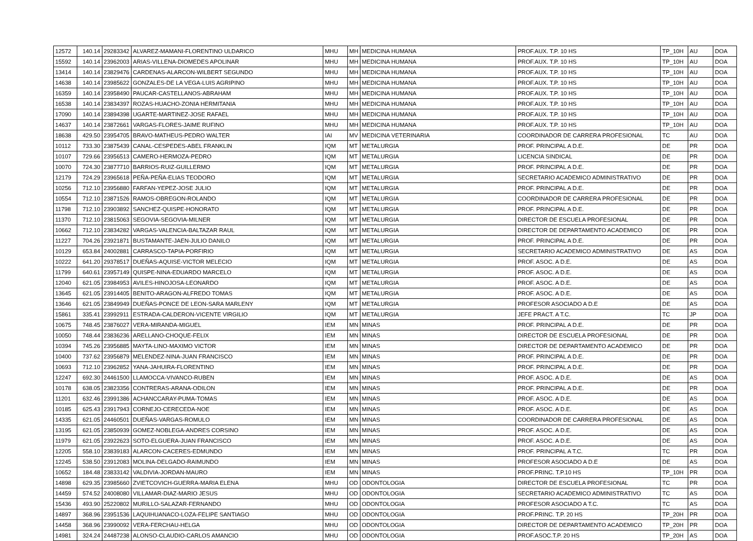| 12572 | 140.14 | 29283342 | ALVAREZ-MAMANI-FLORENTINO ULDARICO | MHU | MH | MEDICINA HUMANA | PROF.AUX. T.P. 10 HS | TP_10H | AU | DOA |
| 15592 | 140.14 | 23962003 | ARIAS-VILLENA-DIOMEDES APOLINAR | MHU | MH | MEDICINA HUMANA | PROF.AUX. T.P. 10 HS | TP_10H | AU | DOA |
| 13414 | 140.14 | 23829476 | CARDENAS-ALARCON-WILBERT SEGUNDO | MHU | MH | MEDICINA HUMANA | PROF.AUX. T.P. 10 HS | TP_10H | AU | DOA |
| 14638 | 140.14 | 23985622 | GONZALES-DE LA VEGA-LUIS AGRIPINO | MHU | MH | MEDICINA HUMANA | PROF.AUX. T.P. 10 HS | TP_10H | AU | DOA |
| 16359 | 140.14 | 23958490 | PAUCAR-CASTELLANOS-ABRAHAM | MHU | MH | MEDICINA HUMANA | PROF.AUX. T.P. 10 HS | TP_10H | AU | DOA |
| 16538 | 140.14 | 23834397 | ROZAS-HUACHO-ZONIA HERMITANIA | MHU | MH | MEDICINA HUMANA | PROF.AUX. T.P. 10 HS | TP_10H | AU | DOA |
| 17090 | 140.14 | 23894398 | UGARTE-MARTINEZ-JOSE RAFAEL | MHU | MH | MEDICINA HUMANA | PROF.AUX. T.P. 10 HS | TP_10H | AU | DOA |
| 14637 | 140.14 | 23872661 | VARGAS-FLORES-JAIME RUFINO | MHU | MH | MEDICINA HUMANA | PROF.AUX. T.P. 10 HS | TP_10H | AU | DOA |
| 18638 | 429.50 | 23954705 | BRAVO-MATHEUS-PEDRO WALTER | IAI | MV | MEDICINA VETERINARIA | COORDINADOR DE CARRERA PROFESIONAL | TC | AU | DOA |
| 10112 | 733.30 | 23875439 | CANAL-CESPEDES-ABEL FRANKLIN | IQM | MT | METALURGIA | PROF. PRINCIPAL A D.E. | DE | PR | DOA |
| 10107 | 729.66 | 23956513 | CAMERO-HERMOZA-PEDRO | IQM | MT | METALURGIA | LICENCIA SINDICAL | DE | PR | DOA |
| 10070 | 724.30 | 23877710 | BARRIOS-RUIZ-GUILLERMO | IQM | MT | METALURGIA | PROF. PRINCIPAL A D.E. | DE | PR | DOA |
| 12179 | 724.29 | 23965618 | PEÑA-PEÑA-ELIAS TEODORO | IQM | MT | METALURGIA | SECRETARIO ACADEMICO ADMINISTRATIVO | DE | PR | DOA |
| 10256 | 712.10 | 23956880 | FARFAN-YEPEZ-JOSE JULIO | IQM | MT | METALURGIA | PROF. PRINCIPAL A D.E. | DE | PR | DOA |
| 10554 | 712.10 | 23871526 | RAMOS-OBREGON-ROLANDO | IQM | MT | METALURGIA | COORDINADOR DE CARRERA PROFESIONAL | DE | PR | DOA |
| 11798 | 712.10 | 23903892 | SANCHEZ-QUISPE-HONORATO | IQM | MT | METALURGIA | PROF. PRINCIPAL A D.E. | DE | PR | DOA |
| 11370 | 712.10 | 23815063 | SEGOVIA-SEGOVIA-MILNER | IQM | MT | METALURGIA | DIRECTOR DE ESCUELA PROFESIONAL | DE | PR | DOA |
| 10662 | 712.10 | 23834282 | VARGAS-VALENCIA-BALTAZAR RAUL | IQM | MT | METALURGIA | DIRECTOR DE DEPARTAMENTO ACADEMICO | DE | PR | DOA |
| 11227 | 704.26 | 23921871 | BUSTAMANTE-JAEN-JULIO DANILO | IQM | MT | METALURGIA | PROF. PRINCIPAL A D.E. | DE | PR | DOA |
| 10129 | 653.84 | 24002881 | CARRASCO-TAPIA-PORFIRIO | IQM | MT | METALURGIA | SECRETARIO ACADEMICO ADMINISTRATIVO | DE | AS | DOA |
| 10222 | 641.20 | 29378517 | DUEÑAS-AQUISE-VICTOR MELECIO | IQM | MT | METALURGIA | PROF. ASOC. A D.E. | DE | AS | DOA |
| 11799 | 640.61 | 23957149 | QUISPE-NINA-EDUARDO MARCELO | IQM | MT | METALURGIA | PROF. ASOC. A D.E. | DE | AS | DOA |
| 12040 | 621.05 | 23984953 | AVILES-HINOJOSA-LEONARDO | IQM | MT | METALURGIA | PROF. ASOC. A D.E. | DE | AS | DOA |
| 13645 | 621.05 | 23914405 | BENITO-ARAGON-ALFREDO TOMAS | IQM | MT | METALURGIA | PROF. ASOC. A D.E. | DE | AS | DOA |
| 13646 | 621.05 | 23849949 | DUEÑAS-PONCE DE LEON-SARA MARLENY | IQM | MT | METALURGIA | PROFESOR ASOCIADO A D.E | DE | AS | DOA |
| 15861 | 335.41 | 23992911 | ESTRADA-CALDERON-VICENTE VIRGILIO | IQM | MT | METALURGIA | JEFE PRACT. A T.C. | TC | JP | DOA |
| 10675 | 748.45 | 23876027 | VERA-MIRANDA-MIGUEL | IEM | MN | MINAS | PROF. PRINCIPAL A D.E. | DE | PR | DOA |
| 10050 | 748.44 | 23836236 | ARELLANO-CHOQUE-FELIX | IEM | MN | MINAS | DIRECTOR DE ESCUELA PROFESIONAL | DE | PR | DOA |
| 10394 | 745.26 | 23956885 | MAYTA-LINO-MAXIMO VICTOR | IEM | MN | MINAS | DIRECTOR DE DEPARTAMENTO ACADEMICO | DE | PR | DOA |
| 10400 | 737.62 | 23956879 | MELENDEZ-NINA-JUAN FRANCISCO | IEM | MN | MINAS | PROF. PRINCIPAL A D.E. | DE | PR | DOA |
| 10693 | 712.10 | 23962852 | YANA-JAHUIRA-FLORENTINO | IEM | MN | MINAS | PROF. PRINCIPAL A D.E. | DE | PR | DOA |
| 12247 | 692.30 | 24461500 | LLAMOCCA-VIVANCO-RUBEN | IEM | MN | MINAS | PROF. ASOC. A D.E. | DE | AS | DOA |
| 10178 | 638.05 | 23823356 | CONTRERAS-ARANA-ODILON | IEM | MN | MINAS | PROF. PRINCIPAL A D.E. | DE | PR | DOA |
| 11201 | 632.46 | 23991386 | ACHANCCARAY-PUMA-TOMAS | IEM | MN | MINAS | PROF. ASOC. A D.E. | DE | AS | DOA |
| 10185 | 625.43 | 23917943 | CORNEJO-CERECEDA-NOE | IEM | MN | MINAS | PROF. ASOC. A D.E. | DE | AS | DOA |
| 14335 | 621.05 | 24460501 | DUEÑAS-VARGAS-ROMULO | IEM | MN | MINAS | COORDINADOR DE CARRERA PROFESIONAL | DE | AS | DOA |
| 13195 | 621.05 | 23850939 | GOMEZ-NOBLEGA-ANDRES CORSINO | IEM | MN | MINAS | PROF. ASOC. A D.E. | DE | AS | DOA |
| 11979 | 621.05 | 23922623 | SOTO-ELGUERA-JUAN FRANCISCO | IEM | MN | MINAS | PROF. ASOC. A D.E. | DE | AS | DOA |
| 12205 | 558.10 | 23839183 | ALARCON-CACERES-EDMUNDO | IEM | MN | MINAS | PROF. PRINCIPAL A T.C. | TC | PR | DOA |
| 12245 | 538.50 | 23912083 | MOLINA-DELGADO-RAIMUNDO | IEM | MN | MINAS | PROFESOR ASOCIADO A D.E | DE | AS | DOA |
| 10652 | 184.48 | 23833142 | VALDIVIA-JORDAN-MAURO | IEM | MN | MINAS | PROF.PRINC. T.P.10 HS | TP_10H | PR | DOA |
| 14898 | 629.35 | 23985660 | ZVIETCOVICH-GUERRA-MARIA ELENA | MHU | OD | ODONTOLOGIA | DIRECTOR DE ESCUELA PROFESIONAL | TC | PR | DOA |
| 14459 | 574.52 | 24008080 | VILLAMAR-DIAZ-MARIO JESUS | MHU | OD | ODONTOLOGIA | SECRETARIO ACADEMICO ADMINISTRATIVO | TC | AS | DOA |
| 15436 | 493.90 | 25220802 | MURILLO-SALAZAR-FERNANDO | MHU | OD | ODONTOLOGIA | PROFESOR ASOCIADO A T.C. | TC | AS | DOA |
| 14897 | 368.96 | 23951536 | LAQUIHUANACO-LOZA-FELIPE SANTIAGO | MHU | OD | ODONTOLOGIA | PROF.PRINC. T.P. 20 HS | TP_20H | PR | DOA |
| 14458 | 368.96 | 23990092 | VERA-FERCHAU-HELGA | MHU | OD | ODONTOLOGIA | DIRECTOR DE DEPARTAMENTO ACADEMICO | TP_20H | PR | DOA |
| 14981 | 324.24 | 24487238 | ALONSO-CLAUDIO-CARLOS AMANCIO | MHU | OD | ODONTOLOGIA | PROF.ASOC.T.P. 20 HS | TP_20H | AS | DOA |